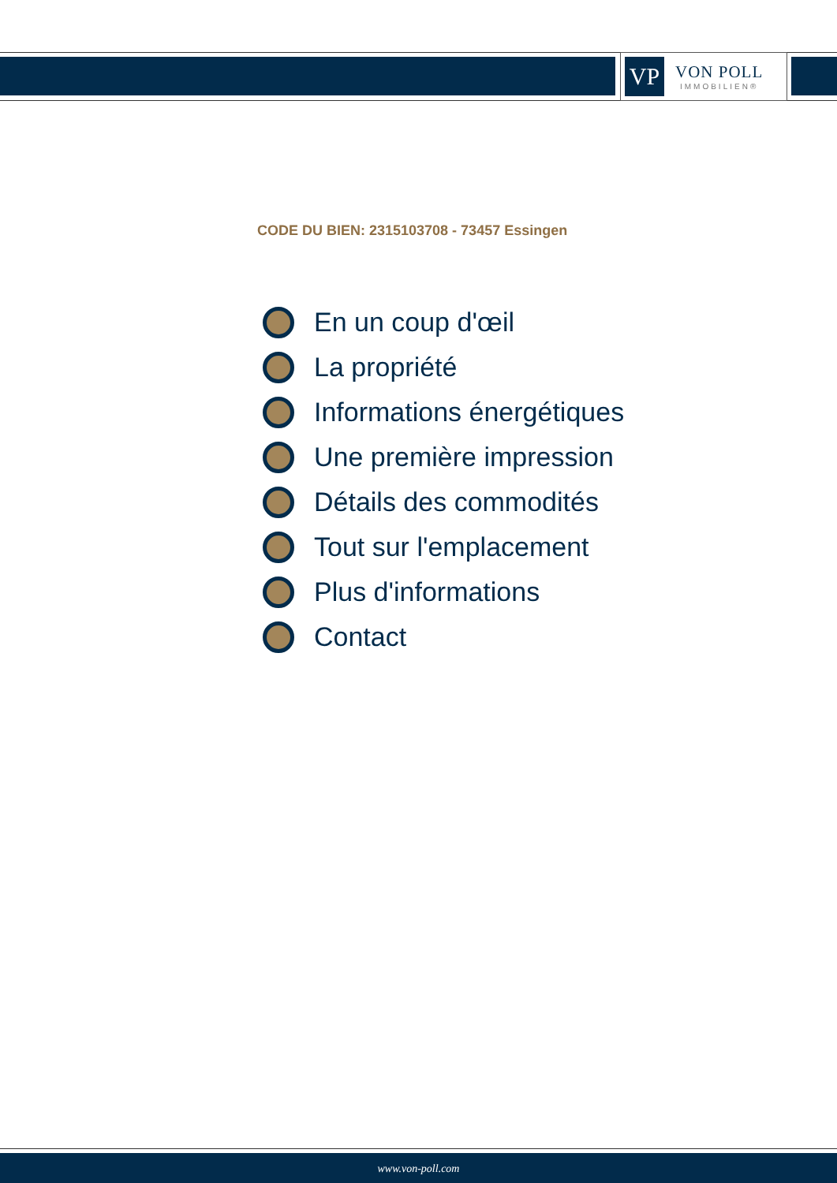VP
VON POLL
IMMOBILIEN®
CODE DU BIEN: 2315103708 - 73457 Essingen
En un coup d'œil
La propriété
Informations énergétiques
Une première impression
Détails des commodités
Tout sur l'emplacement
Plus d'informations
Contact
www.von-poll.com